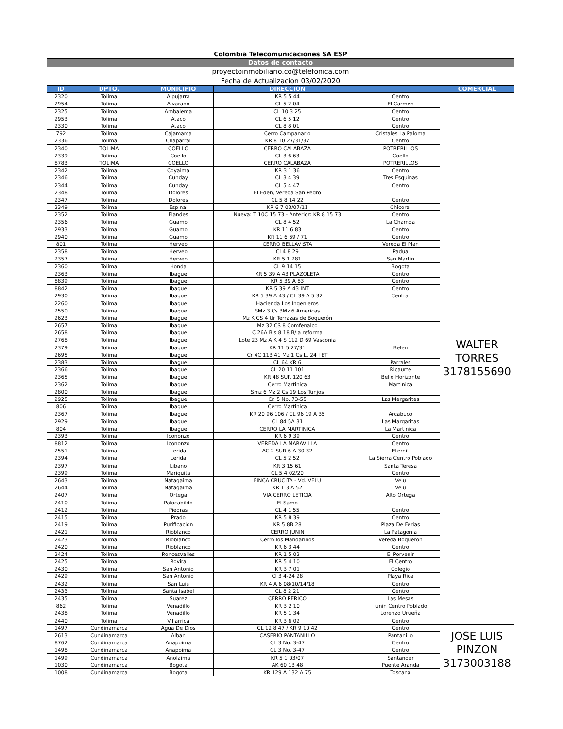| Colombia Telecomunicaciones SA ESP | | | | | |
| Datos de contacto | | | | | |
| proyectoinmobiliario.co@telefonica.com | | | | | |
| Fecha de Actualizacion 03/02/2020 | | | | | |
| ID | DPTO. | MUNICIPIO | DIRECCIÓN | | COMERCIAL |
| 2320 | Tolima | Alpujarra | KR 5 5 44 | Centro | WALTER TORRES 3178155690 |
| 2954 | Tolima | Alvarado | CL 5 2 04 | El Carmen | |
| 2325 | Tolima | Ambalema | CL 10 3 25 | Centro | |
| 2953 | Tolima | Ataco | CL 6 5 12 | Centro | |
| 2330 | Tolima | Ataco | CL 8 8 01 | Centro | |
| 792 | Tolima | Cajamarca | Cerro Campanario | Cristales La Paloma | |
| 2336 | Tolima | Chaparral | KR 8 10 27/31/37 | Centro | |
| 2340 | TOLIMA | COELLO | CERRO CALABAZA | POTRERILLOS | |
| 2339 | Tolima | Coello | CL 3 6 63 | Coello | |
| 8783 | TOLIMA | COELLO | CERRO CALABAZA | POTRERILLOS | |
| 2342 | Tolima | Coyaima | KR 3 1 36 | Centro | |
| 2346 | Tolima | Cunday | CL 3 4 39 | Tres Esquinas | |
| 2344 | Tolima | Cunday | CL 5 4 47 | Centro | |
| 2348 | Tolima | Dolores | El Eden, Vereda San Pedro | | |
| 2347 | Tolima | Dolores | CL 5 8 14 22 | Centro | |
| 2349 | Tolima | Espinal | KR 6 7 03/07/11 | Chicoral | |
| 2352 | Tolima | Flandes | Nueva: T 10C 15 73 - Anterior: KR 8 15 73 | Centro | |
| 2356 | Tolima | Guamo | CL 8 4 52 | La Chamba | |
| 2933 | Tolima | Guamo | KR 11 6 83 | Centro | |
| 2940 | Tolima | Guamo | KR 11 6 69 / 71 | Centro | |
| 801 | Tolima | Herveo | CERRO BELLAVISTA | Vereda El Plan | |
| 2358 | Tolima | Herveo | Cl 4 8 29 | Padua | |
| 2357 | Tolima | Herveo | KR 5 1 281 | San Martin | |
| 2360 | Tolima | Honda | CL 9 14 15 | Bogota | |
| 2363 | Tolima | Ibague | KR 5 39 A 43 PLAZOLETA | Centro | |
| 8839 | Tolima | Ibague | KR 5 39 A 83 | Centro | |
| 8842 | Tolima | Ibague | KR 5 39 A 43 INT | Centro | |
| 2930 | Tolima | Ibague | KR 5 39 A 43 / CL 39 A 5 32 | Central | |
| 2260 | Tolima | Ibague | Hacienda Los Ingenieros | | |
| 2550 | Tolima | Ibague | SMz 3 Cs 3Mz 6 Americas | | |
| 2623 | Tolima | Ibague | Mz K CS 4 Ur Terrazas de Boquerón | | |
| 2657 | Tolima | Ibague | Mz 32 CS 8 Comfenalco | | |
| 2658 | Tolima | Ibague | C 26A Bis 8 18 B/la reforma | | |
| 2768 | Tolima | Ibague | Lote 23 Mz A K 4 S 112 D 69 Vasconia | | |
| 2379 | Tolima | Ibague | KR 11 5 27/31 | Belen | |
| 2695 | Tolima | Ibague | Cr 4C 113 41 Mz 1 Cs Lt 24 I ET | | |
| 2383 | Tolima | Ibague | CL 64 KR 6 | Parrales | |
| 2366 | Tolima | Ibague | CL 20 11 101 | Ricaurte | |
| 2365 | Tolima | Ibague | KR 48 SUR 120 63 | Bello Horizonte | |
| 2362 | Tolima | Ibague | Cerro Martinica | Martinica | |
| 2800 | Tolima | Ibague | Smz 6 Mz 2 Cs 19 Los Tunjos | | |
| 2925 | Tolima | Ibague | Cr. 5 No. 73-55 | Las Margaritas | |
| 806 | Tolima | Ibague | Cerro Martinica | | |
| 2367 | Tolima | Ibague | KR 20 96 106 / CL 96 19 A 35 | Arcabuco | |
| 2929 | Tolima | Ibague | CL 84 5A 31 | Las Margaritas | |
| 804 | Tolima | Ibague | CERRO LA MARTINICA | La Martinica | |
| 2393 | Tolima | Icononzo | KR 6 9 39 | Centro | |
| 8812 | Tolima | Icononzo | VEREDA LA MARAVILLA | Centro | |
| 2551 | Tolima | Lerida | AC 2 SUR 6 A 30 32 | Eternit | |
| 2394 | Tolima | Lerida | CL 5 2 52 | La Sierra Centro Poblado | |
| 2397 | Tolima | Libano | KR 3 15 61 | Santa Teresa | |
| 2399 | Tolima | Mariquita | CL 5 4 02/20 | Centro | |
| 2643 | Tolima | Natagaima | FINCA CRUCITA - Vd. VELU | Velu | |
| 2644 | Tolima | Natagaima | KR 1 3 A 52 | Velu | |
| 2407 | Tolima | Ortega | VIA CERRO LETICIA | Alto Ortega | |
| 2410 | Tolima | Palocabildo | El Samo | | |
| 2412 | Tolima | Piedras | CL 4 1 55 | Centro | |
| 2415 | Tolima | Prado | KR 5 8 39 | Centro | |
| 2419 | Tolima | Purificacion | KR 5 8B 28 | Plaza De Ferias | |
| 2421 | Tolima | Rioblanco | CERRO JUNIN | La Patagonia | |
| 2423 | Tolima | Rioblanco | Cerro los Mandarinos | Vereda Boqueron | |
| 2420 | Tolima | Rioblanco | KR 6 3 44 | Centro | |
| 2424 | Tolima | Roncesvalles | KR 1 5 02 | El Porvenir | |
| 2425 | Tolima | Rovira | KR 5 4 10 | El Centro | |
| 2430 | Tolima | San Antonio | KR 3 7 01 | Colegio | |
| 2429 | Tolima | San Antonio | Cl 3 4-24 28 | Playa Rica | |
| 2432 | Tolima | San Luis | KR 4 A 6 08/10/14/18 | Centro | |
| 2433 | Tolima | Santa Isabel | CL 8 2 21 | Centro | |
| 2435 | Tolima | Suarez | CERRO PERICO | Las Mesas | |
| 862 | Tolima | Venadillo | KR 3 2 10 | Junin Centro Poblado | |
| 2438 | Tolima | Venadillo | KR 5 1 34 | Lorenzo Urueña | |
| 2440 | Tolima | Villarrica | KR 3 6 02 | Centro | |
| 1497 | Cundinamarca | Agua De Dios | CL 12 8 47 / KR 9 10 42 | Centro | JOSE LUIS PINZON 3173003188 |
| 2613 | Cundinamarca | Alban | CASERIO PANTANILLO | Pantanillo | |
| 8762 | Cundinamarca | Anapoima | CL 3 No. 3-47 | Centro | |
| 1498 | Cundinamarca | Anapoima | CL 3 No. 3-47 | Centro | |
| 1499 | Cundinamarca | Anolaima | KR 5 1 03/07 | Santander | |
| 1030 | Cundinamarca | Bogota | AK 60 13 48 | Puente Aranda | |
| 1008 | Cundinamarca | Bogota | KR 129 A 132 A 75 | Toscana | |